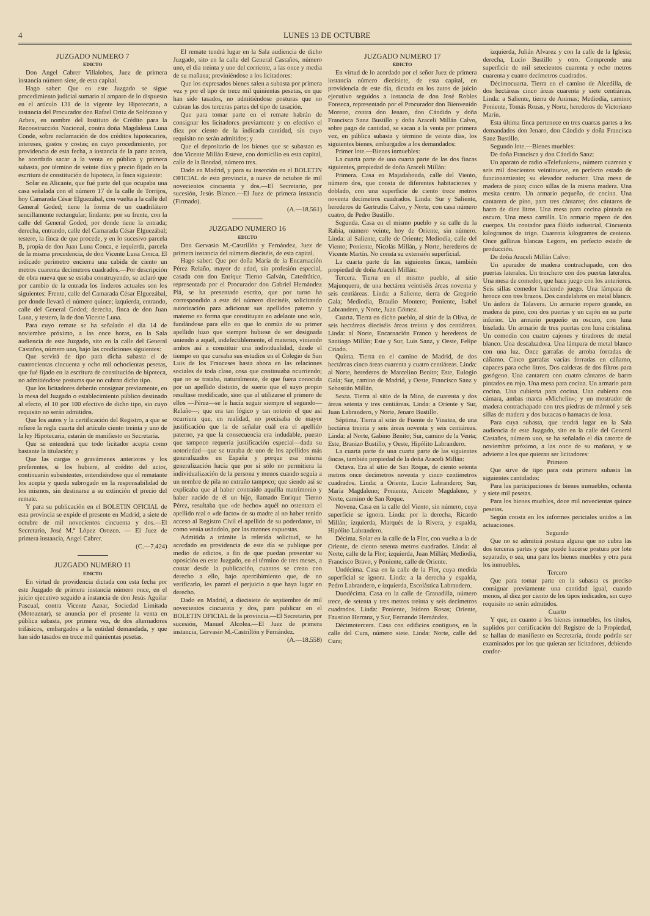4 LUNES 13 DE OCTUBRE
JUZGADO NUMERO 7
EDICTO
Don Angel Cabrer Villalobos, Juez de primera instancia número siete, de esta capital.
Hago saber: Que en este Juzgado se sigue procedimiento judicial sumario al amparo de lo dispuesto en el artículo 131 de la vigente ley Hipotecaria, a instancia del Procurador don Rafael Ortiz de Solórzano y Arbex, en nombre del Instituto de Crédito para la Reconstrucción Nacional, contra doña Magdalena Luna Conde, sobre reclamación de dos créditos hipotecarios, intereses, gastos y costas; en cuyo procedimiento, por providencia de esta fecha, a instancia de la parte actora, he acordado sacar a la venta en pública y primera subasta, por término de veinte días y precio fijado en la escritura de constitución de hipoteca, la finca siguiente:
Solar en Alicante, que fué parte del que ocupaba una casa señalada con el número 17 de la calle de Torrijos, hoy Camarada César Elguezábal, con vuelta a la calle del General Goded; tiene la forma de un cuadrilátero sencillamente rectangular; lindante: por su frente, con la calle del General Goded, por donde tiene la entrada; derecha, entrando, calle del Camarada César Elguezábal; testero, la finca de que procede, y en lo sucesivo parcela B, propia de don Juan Luna Conca, e izquierda, parcela de la misma procedencia, de don Vicente Luna Conca. El indicado perímetro encierra una cabida de ciento un metros cuarenta decímetros cuadrados.—Por descripción de obra nueva que se estaba construyendo, se aclaró que por cambio de la entrada los linderos actuales son los siguientes: Frente, calle del Camarada César Elguezábal, por donde llevará el número quince; izquierda, entrando, calle del General Goded; derecha, finca de don Juan Luna, y testero, la de don Vicente Luna.
Para cuyo remate se ha señalado el día 14 de noviembre próximo, a las once horas, en la Sala audiencia de este Juzgado, sito en la calle del General Castaños, número uno, bajo las condiciones siguientes:
Que servirá de tipo para dicha subasta el de cuatrocientas cincuenta y ocho mil ochocientas pesetas, que fué fijado en la escritura de constitución de hipoteca, no admitiéndose posturas que no cubran dicho tipo.
Que los licitadores deberán consignar previamente, en la mesa del Juzgado o establecimiento público destinado al efecto, el 10 por 100 efectivo de dicho tipo, sin cuyo requisito no serán admitidos.
Que los autos y la certificación del Registro, a que se refiere la regla cuarta del artículo ciento treinta y uno de la ley Hipotecaria, estarán de manifiesto en Secretaría.
Que se entenderá que todo licitador acepta como bastante la titulación; y
Que las cargas o gravámenes anteriores y los preferentes, si los hubiere, al crédito del actor, continuarán subsistentes, entendiéndose que el rematante los acepta y queda subrogado en la responsabilidad de los mismos, sin destinarse a su extinción el precio del remate.
Y para su publicación en el BOLETIN OFICIAL de esta provincia se expide el presente en Madrid, a siete de octubre de mil novecientos cincuenta y dos.—El Secretario, José M.ª López Orozco. — El Juez de primera instancia, Angel Cabrer.
(C.—7.424)
JUZGADO NUMERO 11
EDICTO
En virtud de providencia dictada con esta fecha por este Juzgado de primera instancia número once, en el juicio ejecutivo seguido a instancia de don Jesús Aguilar Pascual, contra Vicente Aznar, Sociedad Limitada (Motoaznar), se anuncia por el presente la venta en pública subasta, por primera vez, de dos alternadores trifásicos, embargados a la entidad demandada, y que han sido tasados en trece mil quinientas pesetas.
El remate tendrá lugar en la Sala audiencia de dicho Juzgado, sito en la calle del General Castaños, número uno, el día treinta y uno del corriente, a las once y media de su mañana; previniéndose a los licitadores:
Que los expresados bienes salen a subasta por primera vez y por el tipo de trece mil quinientas pesetas, en que han sido tasados, no admitiéndose posturas que no cubran las dos terceras partes del tipo de tasación.
Que para tomar parte en el remate habrán de consignar los licitadores previamente y en efectivo el diez por ciento de la indicada cantidad, sin cuyo requisito no serán admitidos; y
Que el depositario de los bienes que se subastan es don Vicente Millán Esteve, con domicilio en esta capital, calle de la Bondad, número tres.
Dado en Madrid, y para su inserción en el BOLETIN OFICIAL de esta provincia, a nueve de octubre de mil novecientos cincuenta y dos.—El Secretario, por sucesión, Jesús Blanco.—El Juez de primera instancia (Firmado).
(A.—18.561)
JUZGADO NUMERO 16
EDICTO
Don Gervasio M.-Castrillón y Fernández, Juez de primera instancia del número dieciséis, de esta capital.
Hago saber: Que por doña María de la Encarnación Pérez Relaño, mayor de edad, sin profesión especial, casada con don Enrique Tierno Galván, Catedrático, representada por el Procurador don Gabriel Hernández Plá, se ha presentado escrito, que por turno ha correspondido a este del número dieciséis, solicitando autorización para adicionar sus apellidos paterno y materno en forma que constituyan en adelante uno solo, fundándose para ello en que lo común de su primer apellido hizo que siempre hubiese de ser designada uniendo a aquél, indefectiblemente, el materno, viniendo ambos así a constituir una individualidad, desde el tiempo en que cursaba sus estudios en el Colegio de San Luis de los Franceses hasta ahora en las relaciones sociales de toda clase, cosa que continuaba ocurriendo; que no se trataba, naturalmente, de que fuera conocida por un apellido distinto, de suerte que el suyo propio resultase modificado, sino que al utilizarse el primero de ellos —Pérez—se le hacía seguir siempre el segundo—Relaño—; que era tan lógico y tan notorio el que así ocurriera que, en realidad, no precisaba de mayor justificación que la de señalar cuál era el apellido paterno, ya que la consecuencia era indudable, puesto que tampoco requería justificación especial—dada su notoriedad—que se trataba de uno de los apellidos más generalizados en España y porque esa misma generalización hacía que por sí sólo no permitiera la individualización de la persona y menos cuando seguía a un nombre de pila no extraño tampoco; que siendo así se explicaba que al haber contraído aquélla matrimonio y haber nacido de él un hijo, llamado Enrique Tierno Pérez, resultaba que «de hecho» aquél no ostentara el apellido real o «de facto» de su madre al no haber tenido acceso al Registro Civil el apellido de su poderdante, tal como venía usándolo, por las razones expuestas.
Admitida a trámite la referida solicitud, se ha acordado en providencia de este día se publique por medio de edictos, a fin de que puedan presentar su oposición en este Juzgado, en el término de tres meses, a contar desde la publicación, cuantos se crean con derecho a ello, bajo apercibimiento que, de no verificarlo, les parará el perjuicio a que haya lugar en derecho.
Dado en Madrid, a diecisiete de septiembre de mil novecientos cincuenta y dos, para publicar en el BOLETIN OFICIAL de la provincia.—El Secretario, por sucesión, Manuel Alcolea.—El Juez de primera instancia, Gervasio M.-Castrillón y Fernández.
(A.—18.558)
JUZGADO NUMERO 17
EDICTO
En virtud de lo acordado por el señor Juez de primera instancia número diecisiete, de esta capital, en providencia de este día, dictada en los autos de juicio ejecutivo seguidos a instancia de don José Robles Fonseca, representado por el Procurador don Bienvenido Moreno, contra don Jenaro, don Cándido y doña Francisca Sanz Bustillo y doña Araceli Millán Calvo, sobre pago de cantidad, se sacan a la venta por primera vez, en pública subasta y término de veinte días, los siguientes bienes, embargados a los demandados:
Primer lote.—Bienes inmuebles:
La cuarta parte de una cuarta parte de las dos fincas siguientes, propiedad de doña Araceli Millán:
Primera. Casa en Majadahonda, calle del Viento, número dos, que consta de diferentes habitaciones y doblado, con una superficie de ciento trece metros noventa decímetros cuadrados. Linda: Sur y Saliente, herederos de Gertrudis Calvo, y Norte, con casa número cuatro, de Pedro Bustillo.
Segunda. Casa en el mismo pueblo y su calle de la Rabia, número veinte, hoy de Oriente, sin número. Linda: al Saliente, calle de Oriente; Mediodía, calle del Viento; Poniente, Nicolás Millán, y Norte, herederos de Vicente Martín. No consta su extensión superficial.
La cuarta parte de las siguientes fincas, también propiedad de doña Araceli Millán:
Tercera. Tierra en el mismo pueblo, al sitio Majunquera, de una hectárea veintiséis áreas noventa y seis centiáreas. Linda: a Saliente, tierra de Gregorio Gala; Mediodía, Braulio Montero; Poniente, Isabel Labrandero, y Norte, Juan Gómez.
Cuarta. Tierra en dicho pueblo, al sitio de la Oliva, de seis hectáreas dieciséis áreas treinta y dos centiáreas. Linda: al Norte, Encarnación Franco y herederos de Santiago Millán; Este y Sur, Luis Sanz, y Oeste, Felipe Criado.
Quinta. Tierra en el camino de Madrid, de dos hectáreas cinco áreas cuarenta y cuatro centiáreas. Linda: al Norte, herederos de Marcelino Benito; Este, Eulogio Gala; Sur, camino de Madrid, y Oeste, Francisco Sanz y Sebastián Millán.
Sexta. Tierra al sitio de la Mina, de cuarenta y dos áreas setenta y tres centiáreas. Linda: a Oriente y Sur, Juan Labrandero, y Norte, Jenaro Bustillo.
Séptima. Tierra al sitio de Fuente de Vinatea, de una hectárea treinta y seis áreas noventa y seis centiáreas. Linda: al Norte, Gabino Benito; Sur, camino de la Venta; Este, Branizo Bustillo, y Oeste, Hipólito Labrandero.
La cuarta parte de una cuarta parte de las siguientes fincas, también propiedad de la doña Araceli Millán:
Octava. Era al sitio de San Roque, de ciento setenta metros once decímetros noventa y cinco centímetros cuadrados. Linda: a Oriente, Lucio Labrandero; Sur, María Magdaleno; Poniente, Aniceto Magdaleno, y Norte, camino de San Roque.
Novena. Casa en la calle del Viento, sin número, cuya superficie se ignora. Linda: por la derecha, Ricardo Millán; izquierda, Marqués de la Rivera, y espalda, Hipólito Labrandero.
Décima. Solar en la calle de la Flor, con vuelta a la de Oriente, de ciento setenta metros cuadrados. Linda: al Norte, calle de la Flor; izquierda, Juan Millán; Mediodía, Francisco Bravo, y Poniente, calle de Oriente.
Undécima. Casa en la calle de la Flor, cuya medida superficial se ignora. Linda: a la derecha y espalda, Pedro Labrandero, e izquierda, Escolástica Labrandero.
Duodécima. Casa en la calle de Granadilla, número trece, de setenta y tres metros treinta y seis decímetros cuadrados. Linda: Poniente, Isidoro Rosas; Oriente, Faustino Herranz, y Sur, Fernando Hernández.
Décimotercera. Casa con edificios contiguos, en la calle del Cura, número siete. Linda: Norte, calle del Cura;
izquierda, Julián Alvarez y con la calle de la Iglesia; derecha, Lucio Bustillo y otro. Comprende una superficie de mil setecientos cuarenta y ocho metros cuarenta y cuatro decímetros cuadrados.
Décimocuarta. Tierra en el camino de Alcedilla, de dos hectáreas cinco áreas cuarenta y siete centiáreas. Linda: a Saliente, tierra de Animas; Mediodía, camino; Poniente, Tomás Rozas, y Norte, herederos de Victoriano Marín.
Esta última finca pertenece en tres cuartas partes a los demandados don Jenaro, don Cándido y doña Francisca Sanz Bustillo.
Segundo lote.—Bienes muebles:
De doña Francisca y don Cándido Sanz:
Un aparato de radio «Telefunken», número cuarenta y seis mil doscientos veintinueve, en perfecto estado de funcionamiento; su elevador reductor. Una mesa de madera de pino; cinco sillas de la misma madera. Una mesita centro. Un armario pequeño, de cocina. Una cantarera de pino, para tres cántaros; dos cántaros de barro de diez litros. Una mesa para cocina pintada en oscuro. Una mesa camilla. Un armario ropero de dos cuerpos. Un contador para flúido industrial. Cincuenta kilogramos de trigo. Cuarenta kilogramos de centeno. Once gallinas blancas Legorn, en perfecto estado de producción.
De doña Araceli Millán Calvo:
Un aparador de madera contrachapado, con dos puertas laterales. Un trinchero con dos puertas laterales. Una mesa de comedor, que hace juego con los anteriores. Seis sillas comedor haciendo juego. Una lámpara de bronce con tres brazos. Dos candelabros en metal blanco. Un ánfora de Talavera. Un armario ropero grande, en madera de pino, con dos puertas y un cajón en su parte inferior. Un armario pequeño en oscuro, con luna biselada. Un armario de tres puertas con luna cristalina. Un comodín con cuatro cajones y tiradores de metal blanco. Una descalzadora. Una lámpara de metal blanco con una luz. Once garrafas de arroba forradas de cáñamo. Cinco garrafas vacías forradas en cáñamo, capaces para ocho litros. Dos calderas de dos filtros para gasógeno. Una cantarera con cuatro cántaros de barro pintados en rojo. Una mesa para cocina. Un armario para cocina. Una cubierta para cocina. Una cubierta con cámara, ambas marca «Michelín»; y un mostrador de madera contrachapado con tres piedras de mármol y seis sillas de madera y dos butacas o hamacas de lona.
Para cuya subasta, que tendrá lugar en la Sala audiencia de este Juzgado, sito en la calle del General Castaños, número uno, se ha señalado el día catorce de noviembre próximo, a las once de su mañana, y se advierte a los que quieran ser licitadores:
Primero
Que sirve de tipo para esta primera subasta las siguientes cantidades:
Para las participaciones de bienes inmuebles, ochenta y siete mil pesetas.
Para los bienes muebles, doce mil novecientas quince pesetas.
Según consta en los informes periciales unidos a las actuaciones.
Segundo
Que no se admitirá postura alguna que no cubra las dos terceras partes y que puede hacerse postura por lote separado, o sea, una para los bienes muebles y otra para los inmuebles.
Tercero
Que para tomar parte en la subasta es preciso consignar previamente una cantidad igual, cuando menos, al diez por ciento de los tipos indicados, sin cuyo requisito no serán admitidos.
Cuarto
Y que, en cuanto a los bienes inmuebles, los títulos, suplidos por certificación del Registro de la Propiedad, se hallan de manifiesto en Secretaría, donde podrán ser examinados por los que quieran ser licitadores, debiendo confor-